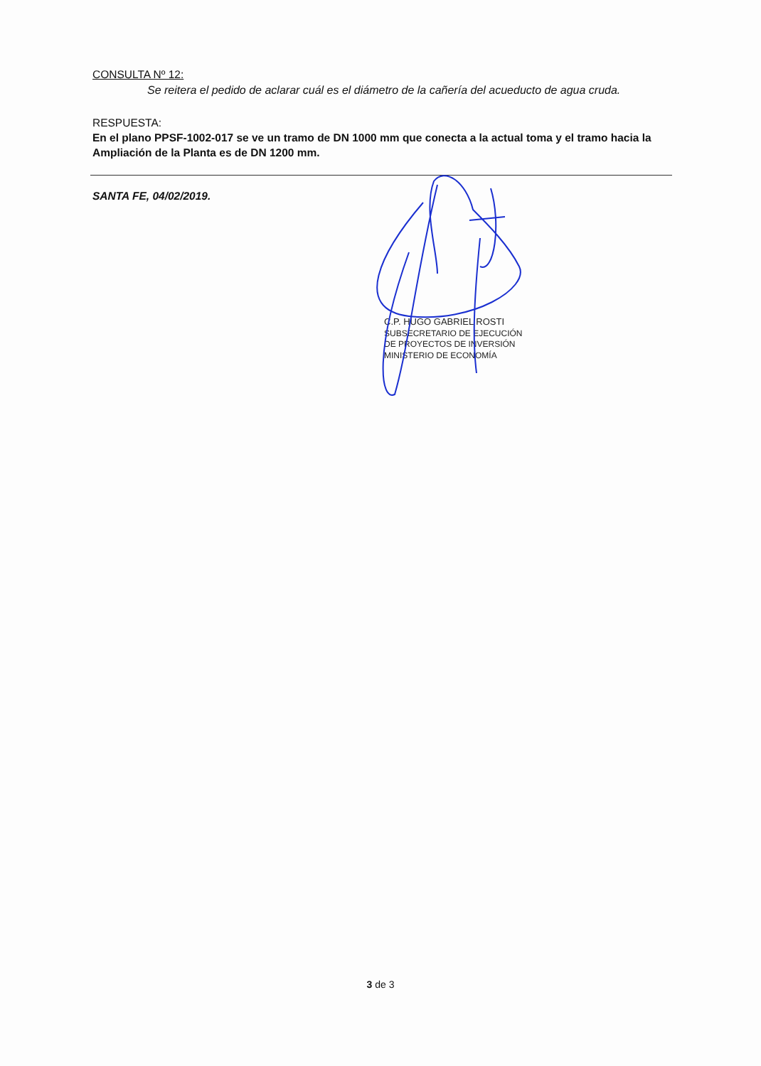CONSULTA Nº 12:
Se reitera el pedido de aclarar cuál es el diámetro de la cañería del acueducto de agua cruda.
RESPUESTA:
En el plano PPSF-1002-017 se ve un tramo de DN 1000 mm que conecta a la actual toma y el tramo hacia la Ampliación de la Planta es de DN 1200 mm.
SANTA FE, 04/02/2019.
C.P. HUGO GABRIEL ROSTI
SUBSECRETARIO DE EJECUCIÓN
DE PROYECTOS DE INVERSIÓN
MINISTERIO DE ECONOMÍA
3 de 3